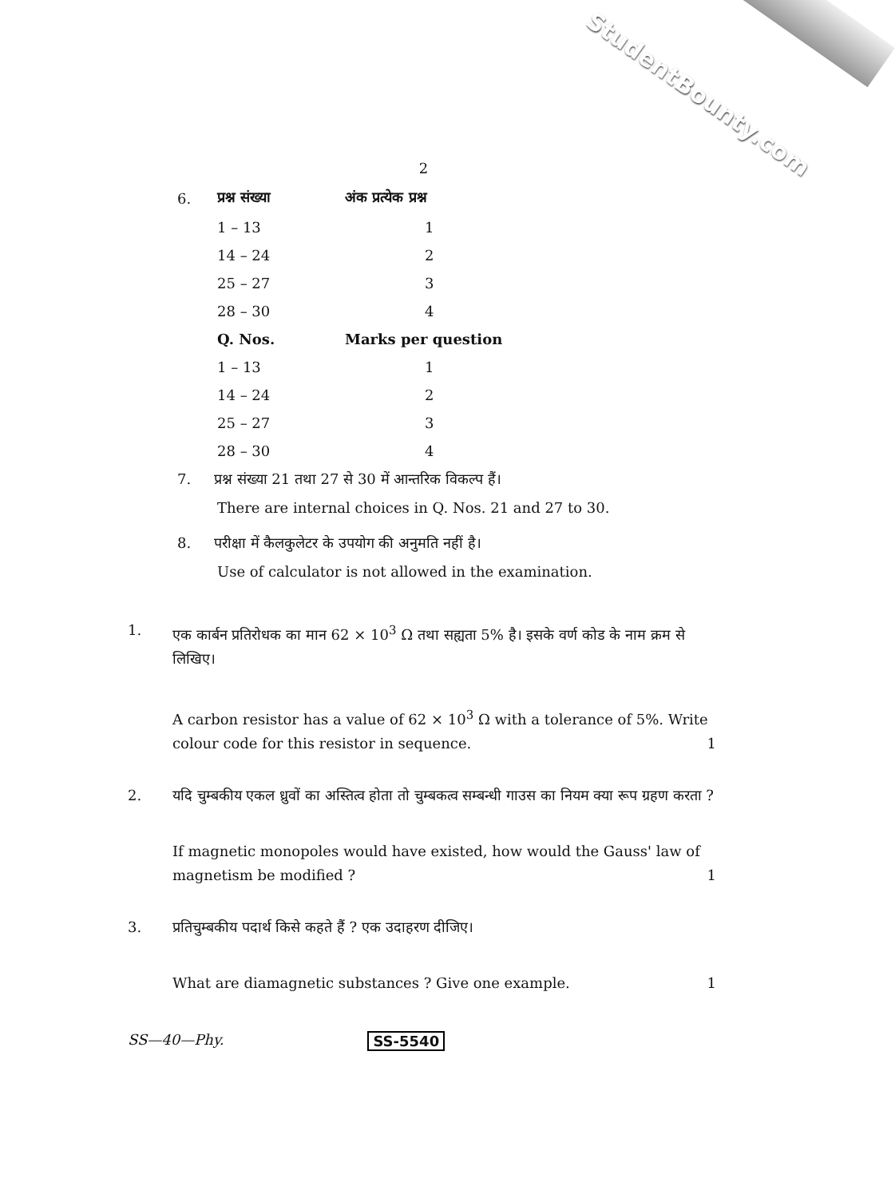StudentBounty.com
2
| 6. | प्रश्न संख्या | अंक प्रत्येक प्रश्न |
| | 1 – 13 | 1 |
| | 14 – 24 | 2 |
| | 25 – 27 | 3 |
| | 28 – 30 | 4 |
| | Q. Nos. | Marks per question |
| | 1 – 13 | 1 |
| | 14 – 24 | 2 |
| | 25 – 27 | 3 |
| | 28 – 30 | 4 |
7. प्रश्न संख्या 21 तथा 27 से 30 में आन्तरिक विकल्प हैं।
There are internal choices in Q. Nos. 21 and 27 to 30.
8. परीक्षा में कैलकुलेटर के उपयोग की अनुमति नहीं है।
Use of calculator is not allowed in the examination.
1.
एक कार्बन प्रतिरोधक का मान 62 × 10<sup>3</sup> Ω तथा सह्यता 5% है। इसके वर्ण कोड के नाम क्रम से लिखिए।
A carbon resistor has a value of 62 × 10<sup>3</sup> Ω with a tolerance of 5%. Write colour code for this resistor in sequence. 1
2.
यदि चुम्बकीय एकल ध्रुवों का अस्तित्व होता तो चुम्बकत्व सम्बन्धी गाउस का नियम क्या रूप ग्रहण करता ?
If magnetic monopoles would have existed, how would the Gauss' law of magnetism be modified ? 1
3.
प्रतिचुम्बकीय पदार्थ किसे कहते हैं ? एक उदाहरण दीजिए।
What are diamagnetic substances ? Give one example. 1
SS—40—Phy. SS-5540